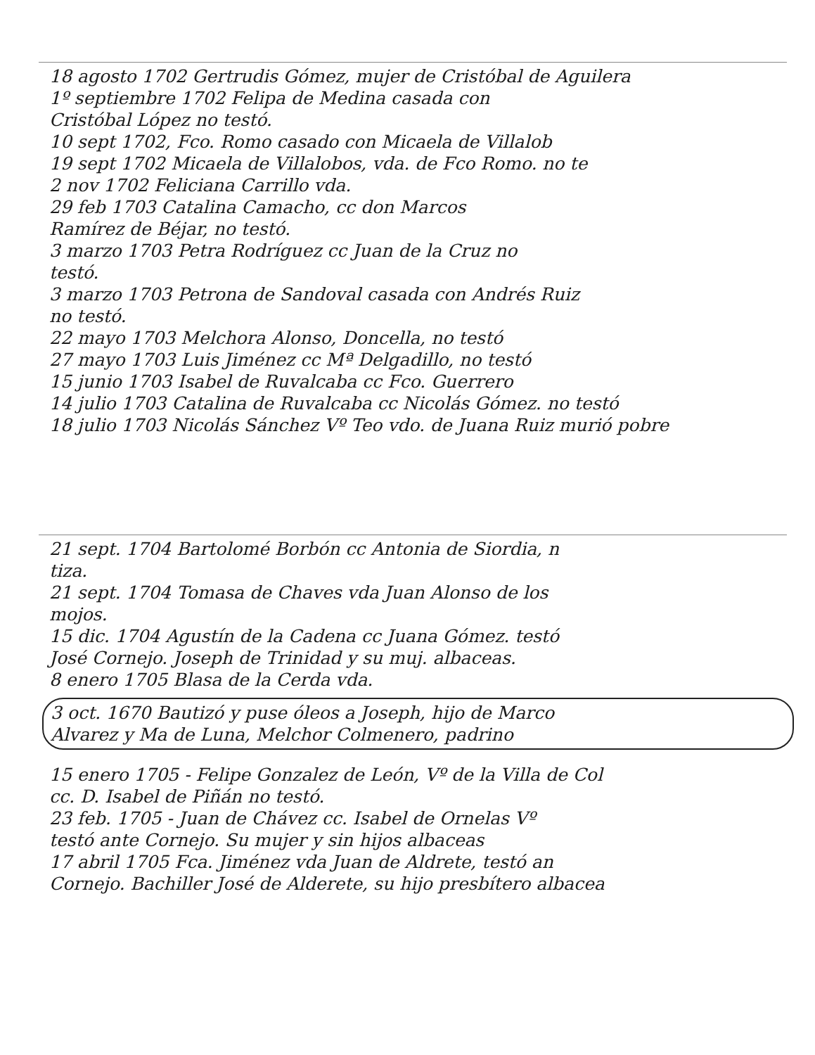18 agosto 1702 Gertrudis Gómez, mujer de Cristóbal de Aguilera
1º septiembre 1702 Felipa de Medina casada con
Cristóbal López no testó.
10 sept 1702, Fco. Romo casado con Micaela de Villalob
19 sept 1702 Micaela de Villalobos, vda. de Fco Romo. no te
2 nov 1702 Feliciana Carrillo vda.
29 feb 1703 Catalina Camacho, cc don Marcos
Ramírez de Béjar, no testó.
3 marzo 1703 Petra Rodríguez cc Juan de la Cruz no
testó.
3 marzo 1703 Petrona de Sandoval casada con Andrés Ruiz
no testó.
22 mayo 1703 Melchora Alonso, Doncella, no testó
27 mayo 1703 Luis Jiménez cc Mª Delgadillo, no testó
15 junio 1703 Isabel de Ruvalcaba cc Fco. Guerrero
14 julio 1703 Catalina de Ruvalcaba cc Nicolás Gómez. no testó
18 julio 1703 Nicolás Sánchez Vº Teo vdo. de Juana Ruiz murió pobre
21 sept. 1704 Bartolomé Borbón cc Antonia de Siordia, n
tiza.
21 sept. 1704 Tomasa de Chaves vda Juan Alonso de los
mojos.
15 dic. 1704 Agustín de la Cadena cc Juana Gómez. testó
José Cornejo. Joseph de Trinidad y su muj. albaceas.
8 enero 1705 Blasa de la Cerda vda.
3 oct. 1670 Bautizó y puse óleos a Joseph, hijo de Marco
Alvarez y Ma de Luna, Melchor Colmenero, padrino
15 enero 1705 - Felipe Gonzalez de León, Vº de la Villa de Col
cc. D. Isabel de Piñán no testó.
23 feb. 1705 - Juan de Chávez cc. Isabel de Ornelas Vº
testó ante Cornejo. Su mujer y sin hijos albaceas
17 abril 1705 Fca. Jiménez vda Juan de Aldrete, testó an
Cornejo. Bachiller José de Alderete, su hijo presbítero albacea